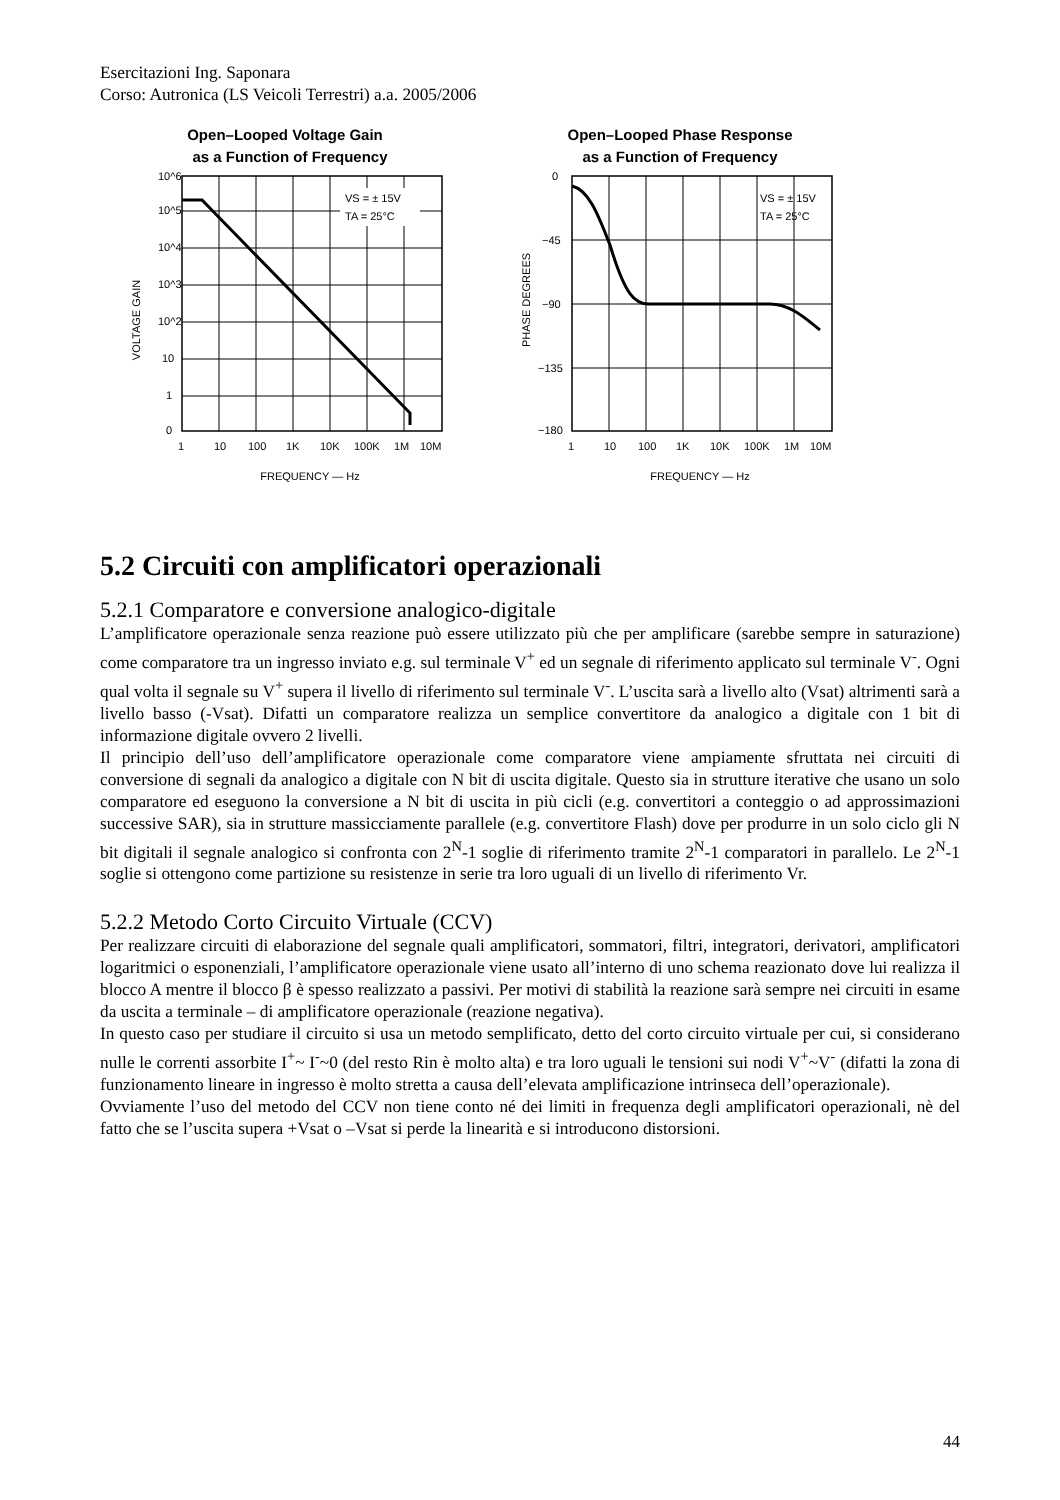Esercitazioni Ing. Saponara
Corso: Autronica (LS Veicoli Terrestri) a.a. 2005/2006
Open–Looped Voltage Gain
as a Function of Frequency
VS = ± 15V
TA = 25°C
10^6
10^5
10^4
10^3
10^2
10
1
0
1
10
100
1K
10K
100K
1M
10M
FREQUENCY — Hz
VOLTAGE GAIN
Open–Looped Phase Response
as a Function of Frequency
VS = ± 15V
TA = 25°C
0
−45
−90
−135
−180
1
10
100
1K
10K
100K
1M
10M
FREQUENCY — Hz
PHASE DEGREES
5.2 Circuiti con amplificatori operazionali
5.2.1 Comparatore e conversione analogico-digitale
L’amplificatore operazionale senza reazione può essere utilizzato più che per amplificare (sarebbe sempre in saturazione) come comparatore tra un ingresso inviato e.g. sul terminale V<sup>+</sup> ed un segnale di riferimento applicato sul terminale V<sup>-</sup>. Ogni qual volta il segnale su V<sup>+</sup> supera il livello di riferimento sul terminale V<sup>-</sup>. L’uscita sarà a livello alto (Vsat) altrimenti sarà a livello basso (-Vsat). Difatti un comparatore realizza un semplice convertitore da analogico a digitale con 1 bit di informazione digitale ovvero 2 livelli.
Il principio dell’uso dell’amplificatore operazionale come comparatore viene ampiamente sfruttata nei circuiti di conversione di segnali da analogico a digitale con N bit di uscita digitale. Questo sia in strutture iterative che usano un solo comparatore ed eseguono la conversione a N bit di uscita in più cicli (e.g. convertitori a conteggio o ad approssimazioni successive SAR), sia in strutture massicciamente parallele (e.g. convertitore Flash) dove per produrre in un solo ciclo gli N bit digitali il segnale analogico si confronta con 2<sup>N</sup>-1 soglie di riferimento tramite 2<sup>N</sup>-1 comparatori in parallelo. Le 2<sup>N</sup>-1 soglie si ottengono come partizione su resistenze in serie tra loro uguali di un livello di riferimento Vr.
5.2.2 Metodo Corto Circuito Virtuale (CCV)
Per realizzare circuiti di elaborazione del segnale quali amplificatori, sommatori, filtri, integratori, derivatori, amplificatori logaritmici o esponenziali, l’amplificatore operazionale viene usato all’interno di uno schema reazionato dove lui realizza il blocco A mentre il blocco β è spesso realizzato a passivi. Per motivi di stabilità la reazione sarà sempre nei circuiti in esame da uscita a terminale – di amplificatore operazionale (reazione negativa).
In questo caso per studiare il circuito si usa un metodo semplificato, detto del corto circuito virtuale per cui, si considerano nulle le correnti assorbite I<sup>+</sup>~ I<sup>-</sup>~0 (del resto Rin è molto alta) e tra loro uguali le tensioni sui nodi V<sup>+</sup>~V<sup>-</sup> (difatti la zona di funzionamento lineare in ingresso è molto stretta a causa dell’elevata amplificazione intrinseca dell’operazionale).
Ovviamente l’uso del metodo del CCV non tiene conto né dei limiti in frequenza degli amplificatori operazionali, nè del fatto che se l’uscita supera +Vsat o –Vsat si perde la linearità e si introducono distorsioni.
44